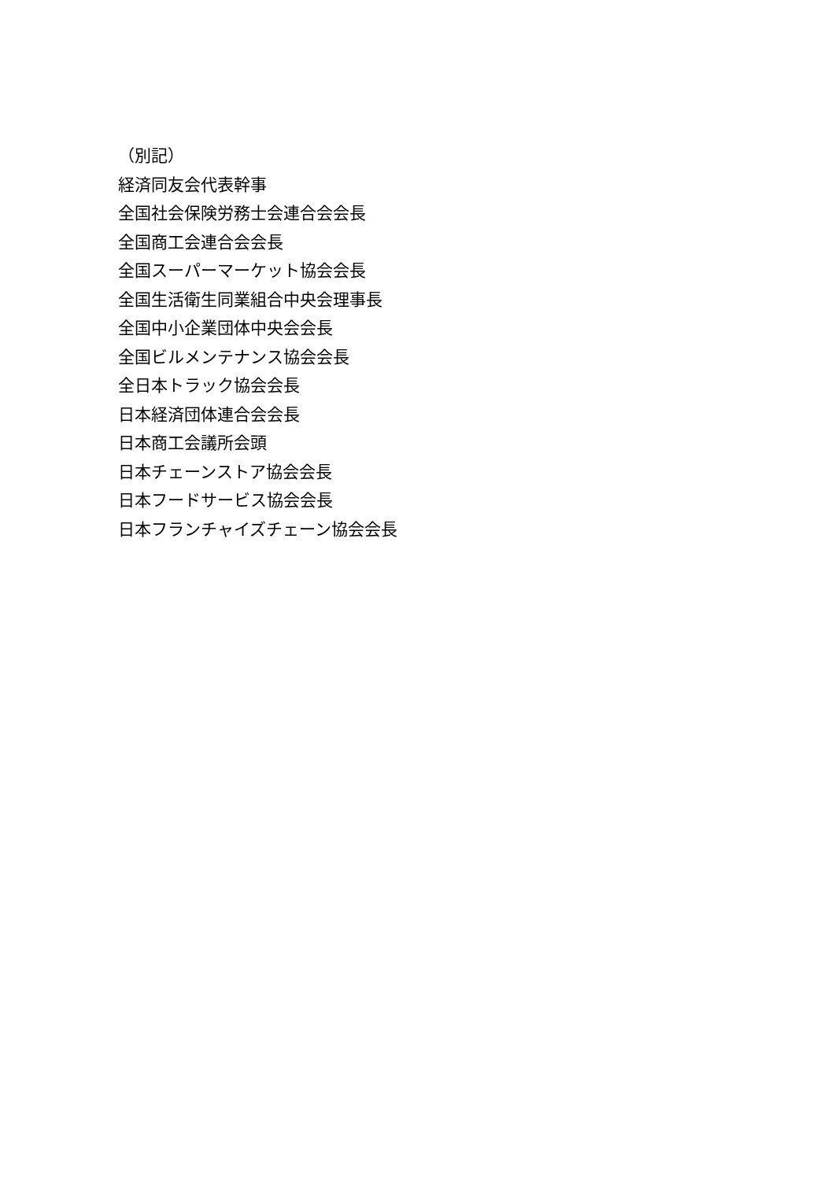（別記）
経済同友会代表幹事
全国社会保険労務士会連合会会長
全国商工会連合会会長
全国スーパーマーケット協会会長
全国生活衛生同業組合中央会理事長
全国中小企業団体中央会会長
全国ビルメンテナンス協会会長
全日本トラック協会会長
日本経済団体連合会会長
日本商工会議所会頭
日本チェーンストア協会会長
日本フードサービス協会会長
日本フランチャイズチェーン協会会長